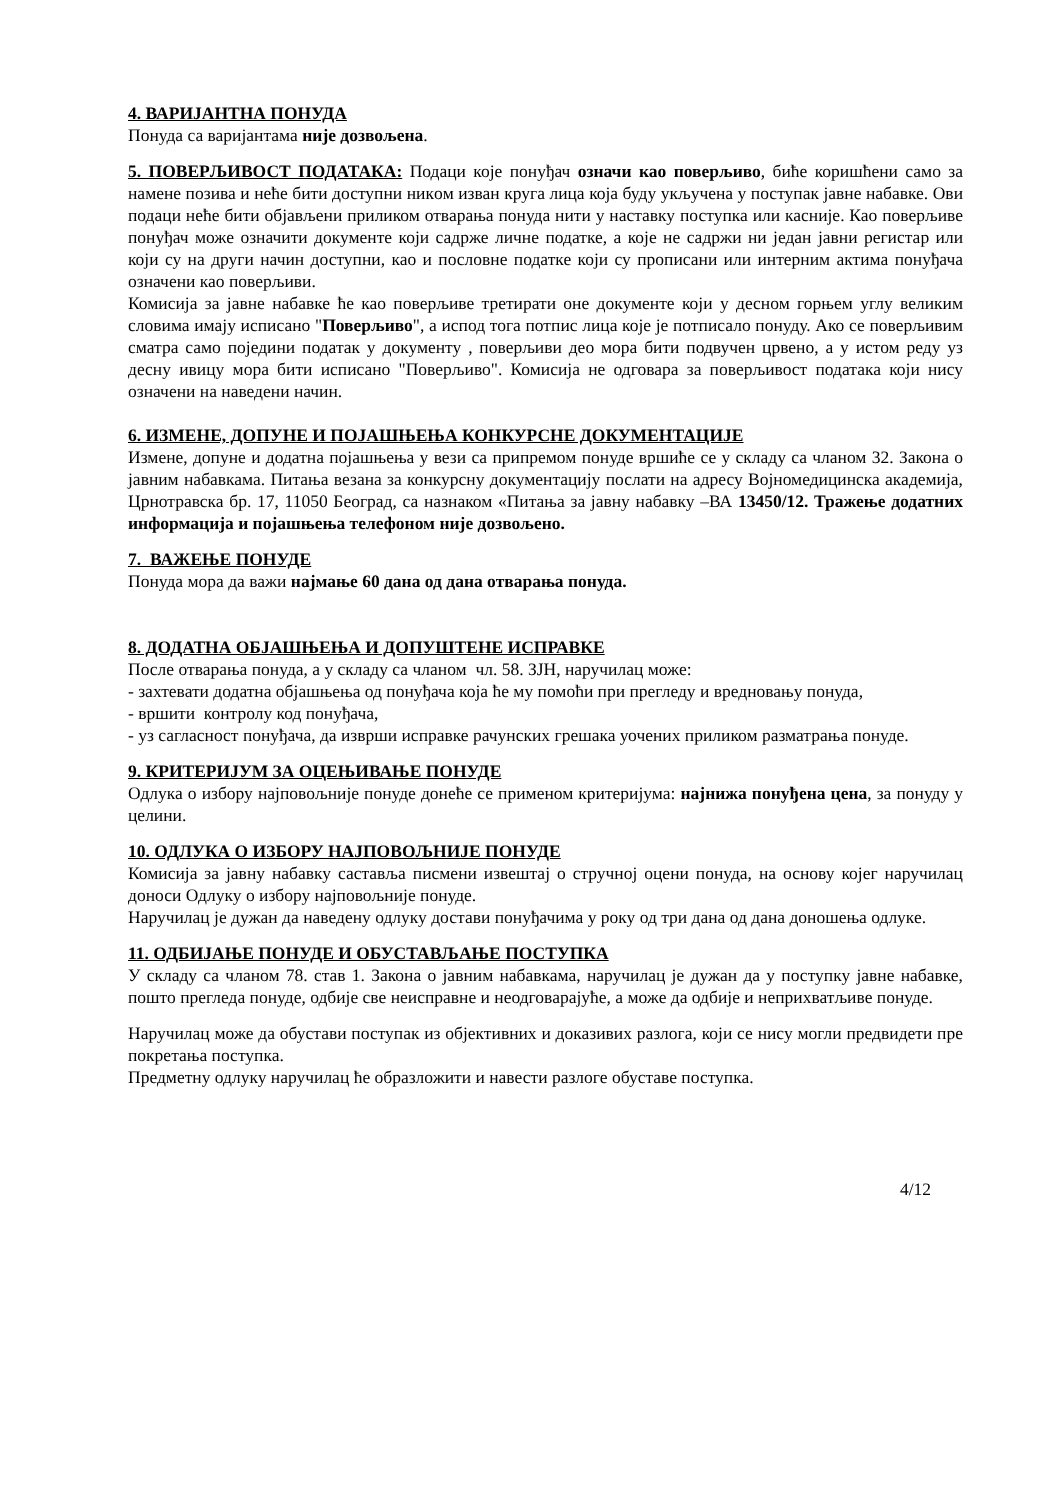4. ВАРИЈАНТНА ПОНУДА
Понуда са варијантама није дозвољена.
5. ПОВЕРЉИВОСТ ПОДАТАКА: Подаци које понуђач означи као поверљиво, биће коришћени само за намене позива и неће бити доступни никoм изван круга лица која буду укључена у поступак јавне набавке. Ови подаци неће бити објављени приликом отварања понуда нити у наставку поступка или касније. Као поверљиве понуђач може означити документе који садрже личне податке, а које не садржи ни један јавни регистар или који су на други начин доступни, као и пословне податке који су прописани или интерним актима понуђача означени као поверљиви.
Комисија за јавне набавке ће као поверљиве третирати оне документе који у десном горњем углу великим словима имају исписано "Поверљиво", а испод тога потпис лица које је потписало понуду. Ако се поверљивим сматра само поједини податак у документу , поверљиви део мора бити подвучен црвено, а у истом реду уз десну ивицу мора бити исписано "Поверљиво". Комисија не одговара за поверљивост података који нису означени на наведени начин.
6. ИЗМЕНЕ, ДОПУНЕ И ПОЈАШЊЕЊА КОНКУРСНЕ ДОКУМЕНТАЦИЈЕ
Измене, допуне и додатна појашњења у вези са припремом понуде вршиће се у складу са чланом 32. Закона о јавним набавкама. Питања везана за конкурсну документацију послати на адресу Војномедицинска академија, Црнотравска бр. 17, 11050 Београд, са назнаком «Питања за јавну набавку –ВА 13450/12. Тражење додатних информација и појашњења телефоном није дозвољено.
7. ВАЖЕЊЕ ПОНУДЕ
Понуда мора да важи најмање 60 дана од дана отварања понуда.
8. ДОДАТНА ОБЈАШЊЕЊА И ДОПУШТЕНЕ ИСПРАВКЕ
После отварања понуда, а у складу са чланом чл. 58. ЗЈН, наручилац може:
- захтевати додатна објашњења од понуђача која ће му помоћи при прегледу и вредновању понуда,
- вршити контролу код понуђача,
- уз сагласност понуђача, да изврши исправке рачунских грешака уочених приликом разматрања понуде.
9. КРИТЕРИЈУМ ЗА ОЦЕЊИВАЊЕ ПОНУДЕ
Одлука о избору најповољније понуде донеће се применом критеријума: најнижа понуђена цена, за понуду у целини.
10. ОДЛУКА О ИЗБОРУ НАЈПОВОЉНИЈЕ ПОНУДЕ
Комисија за јавну набавку саставља писмени извештај о стручној оцени понуда, на основу којег наручилац доноси Одлуку о избору најповољније понуде.
Наручилац је дужан да наведену одлуку достави понуђачима у року од три дана од дана доношења одлуке.
11. ОДБИЈАЊЕ ПОНУДЕ И ОБУСТАВЉАЊЕ ПОСТУПКА
У складу са чланом 78. став 1. Закона о јавним набавкама, наручилац је дужан да у поступку јавне набавке, пошто прегледа понуде, одбије све неисправне и неодговарајуће, а може да одбије и неприхватљиве понуде.
Наручилац може да обустави поступак из објективних и доказивих разлога, који се нису могли предвидети пре покретања поступка.
Предметну одлуку наручилац ће образложити и навести разлоге обуставе поступка.
4/12